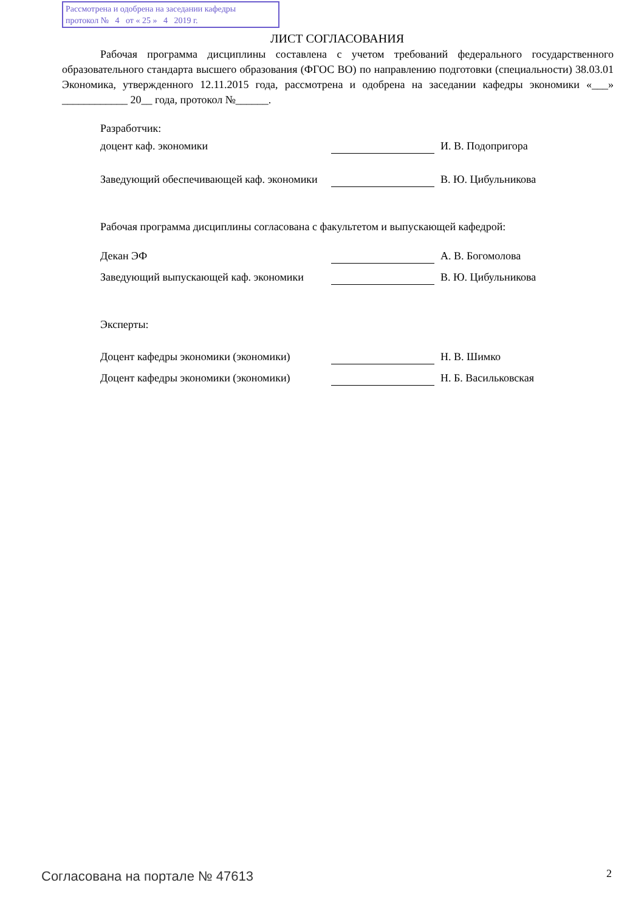Рассмотрена и одобрена на заседании кафедры
протокол № 4 от « 25 » 4 2019 г.
ЛИСТ СОГЛАСОВАНИЯ
Рабочая программа дисциплины составлена с учетом требований федерального государственного образовательного стандарта высшего образования (ФГОС ВО) по направлению подготовки (специальности) 38.03.01 Экономика, утвержденного 12.11.2015 года, рассмотрена и одобрена на заседании кафедры экономики «___» ____________ 20__ года, протокол №______.
Разработчик:
доцент каф. экономики
И. В. Подопригора
Заведующий обеспечивающей каф. экономики
В. Ю. Цибульникова
Рабочая программа дисциплины согласована с факультетом и выпускающей кафедрой:
Декан ЭФ
А. В. Богомолова
Заведующий выпускающей каф. экономики
В. Ю. Цибульникова
Эксперты:
Доцент кафедры экономики (экономики)
Н. В. Шимко
Доцент кафедры экономики (экономики)
Н. Б. Васильковская
Согласована на портале № 47613 2